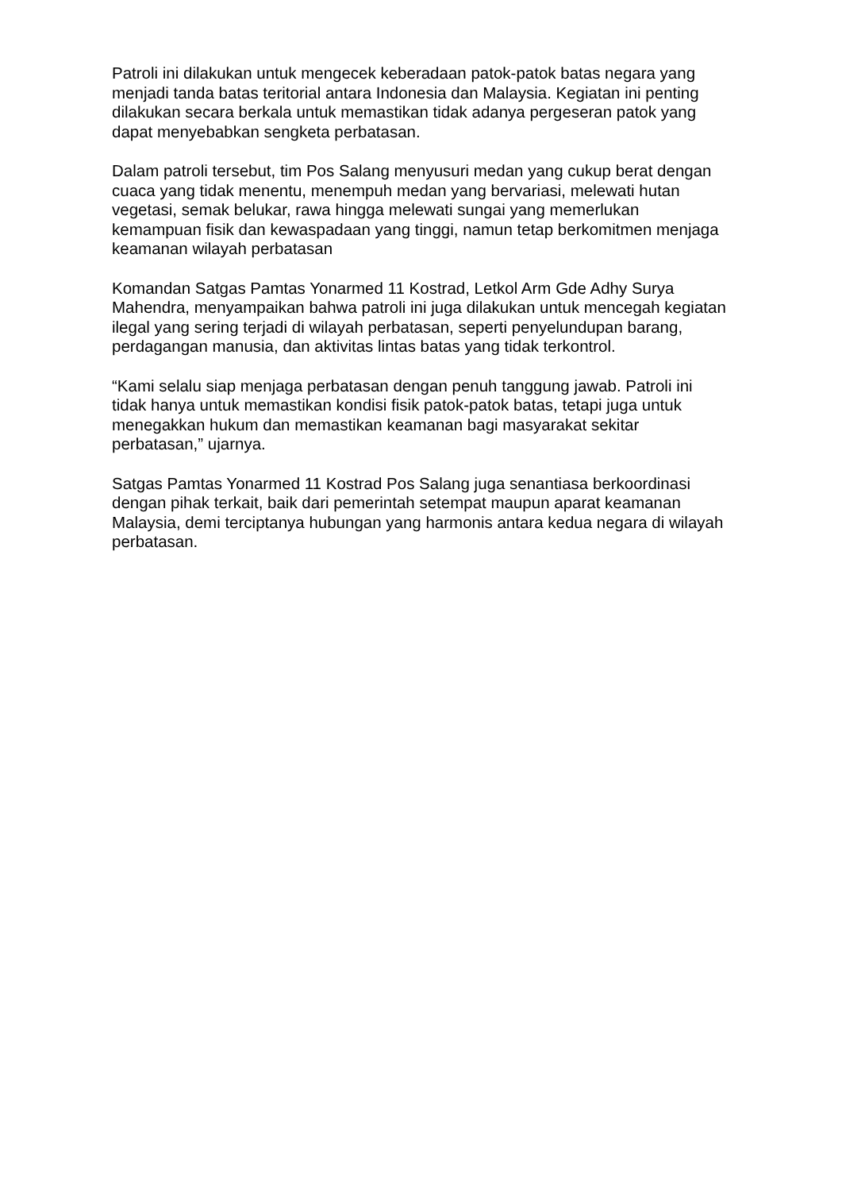Patroli ini dilakukan untuk mengecek keberadaan patok-patok batas negara yang menjadi tanda batas teritorial antara Indonesia dan Malaysia. Kegiatan ini penting dilakukan secara berkala untuk memastikan tidak adanya pergeseran patok yang dapat menyebabkan sengketa perbatasan.
Dalam patroli tersebut, tim Pos Salang menyusuri medan yang cukup berat dengan cuaca yang tidak menentu, menempuh medan yang bervariasi, melewati hutan vegetasi, semak belukar, rawa hingga melewati sungai yang memerlukan kemampuan fisik dan kewaspadaan yang tinggi, namun tetap berkomitmen menjaga keamanan wilayah perbatasan
Komandan Satgas Pamtas Yonarmed 11 Kostrad, Letkol Arm Gde Adhy Surya Mahendra, menyampaikan bahwa patroli ini juga dilakukan untuk mencegah kegiatan ilegal yang sering terjadi di wilayah perbatasan, seperti penyelundupan barang, perdagangan manusia, dan aktivitas lintas batas yang tidak terkontrol.
“Kami selalu siap menjaga perbatasan dengan penuh tanggung jawab. Patroli ini tidak hanya untuk memastikan kondisi fisik patok-patok batas, tetapi juga untuk menegakkan hukum dan memastikan keamanan bagi masyarakat sekitar perbatasan,” ujarnya.
Satgas Pamtas Yonarmed 11 Kostrad Pos Salang juga senantiasa berkoordinasi dengan pihak terkait, baik dari pemerintah setempat maupun aparat keamanan Malaysia, demi terciptanya hubungan yang harmonis antara kedua negara di wilayah perbatasan.